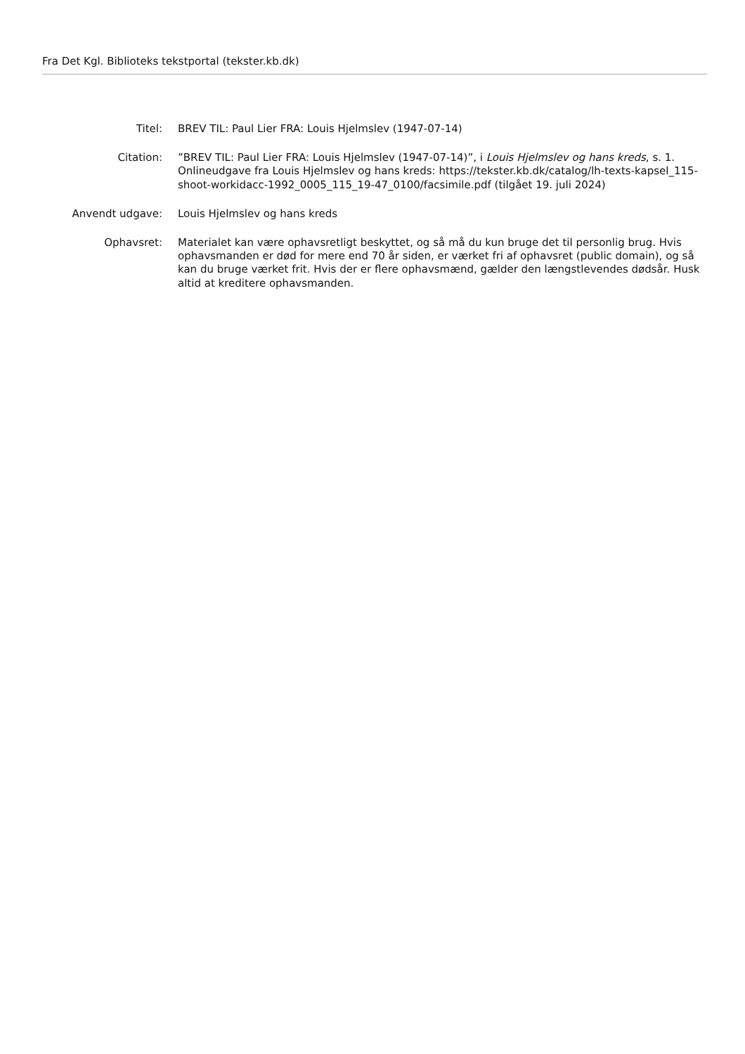Fra Det Kgl. Biblioteks tekstportal (tekster.kb.dk)
Titel: BREV TIL: Paul Lier FRA: Louis Hjelmslev (1947-07-14)
Citation: ”BREV TIL: Paul Lier FRA: Louis Hjelmslev (1947-07-14)”, i Louis Hjelmslev og hans kreds, s. 1. Onlineudgave fra Louis Hjelmslev og hans kreds: https://tekster.kb.dk/catalog/lh-texts-kapsel_115-shoot-workidacc-1992_0005_115_19-47_0100/facsimile.pdf (tilgået 19. juli 2024)
Anvendt udgave: Louis Hjelmslev og hans kreds
Ophavsret: Materialet kan være ophavsretligt beskyttet, og så må du kun bruge det til personlig brug. Hvis ophavsmanden er død for mere end 70 år siden, er værket fri af ophavsret (public domain), og så kan du bruge værket frit. Hvis der er flere ophavsmænd, gælder den længstlevendes dødsår. Husk altid at kreditere ophavsmanden.